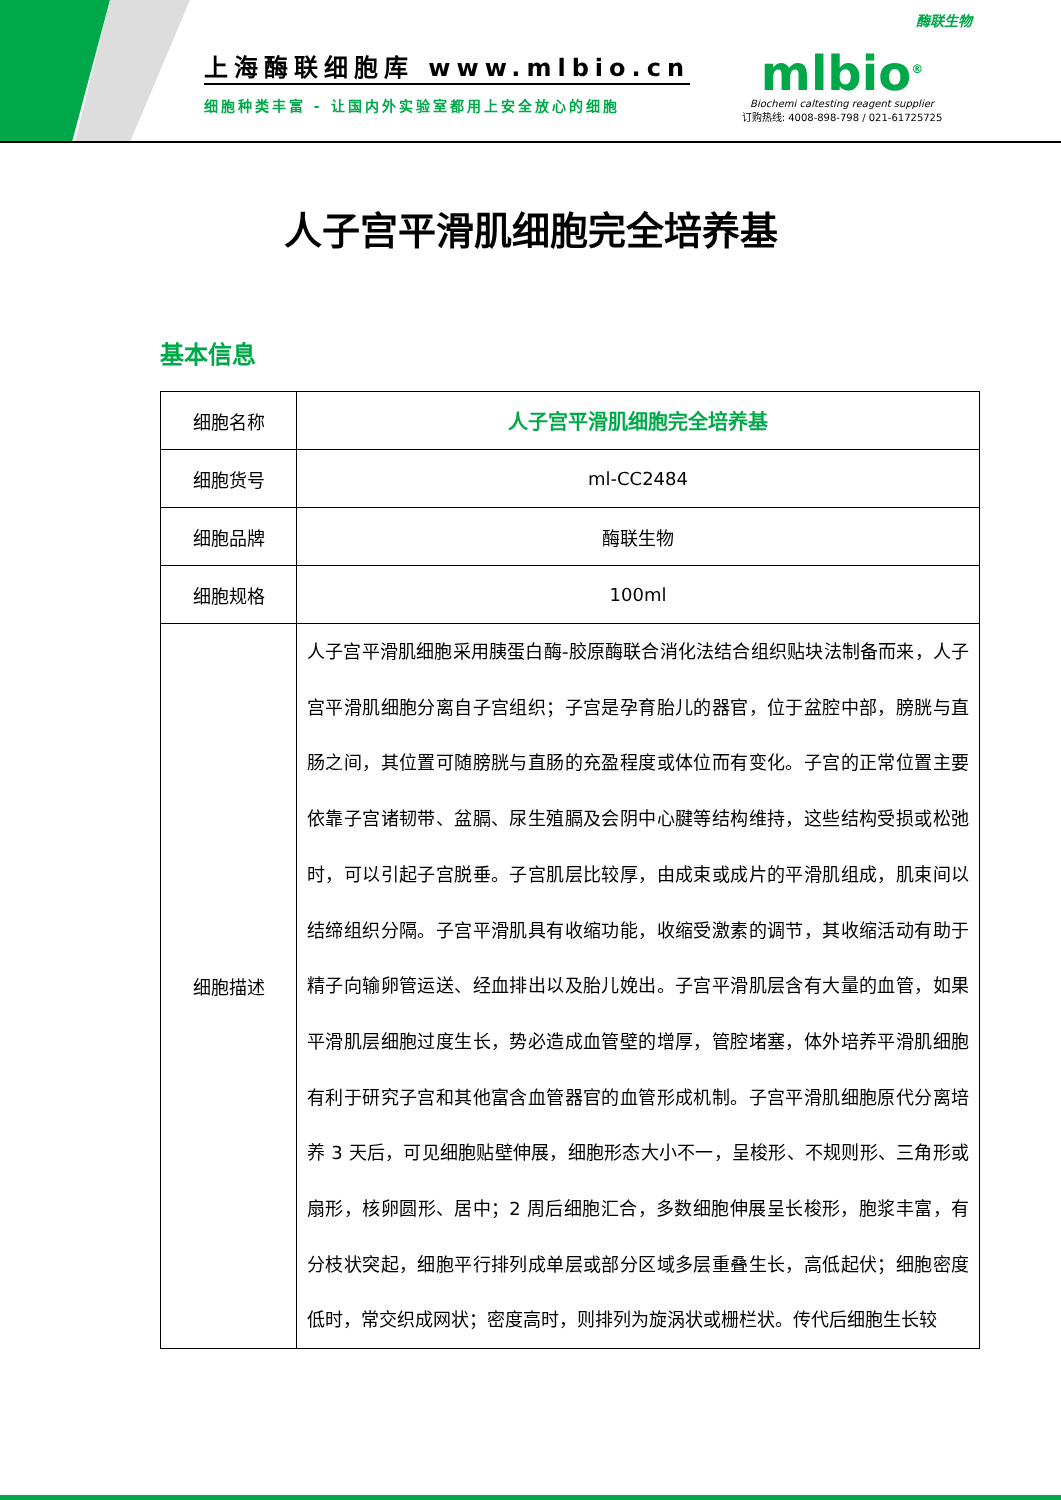上海酶联细胞库 www.mlbio.cn
细胞种类丰富 - 让国内外实验室都用上安全放心的细胞
酶联生物
mlbio<sup>®</sup>
Biochemi caltesting reagent supplier
订购热线: 4008-898-798 / 021-61725725
人子宫平滑肌细胞完全培养基
基本信息
| 细胞名称 | 人子宫平滑肌细胞完全培养基 |
| 细胞货号 | ml-CC2484 |
| 细胞品牌 | 酶联生物 |
| 细胞规格 | 100ml |
| 细胞描述 | 人子宫平滑肌细胞采用胰蛋白酶-胶原酶联合消化法结合组织贴块法制备而来，人子宫平滑肌细胞分离自子宫组织；子宫是孕育胎儿的器官，位于盆腔中部，膀胱与直肠之间，其位置可随膀胱与直肠的充盈程度或体位而有变化。子宫的正常位置主要依靠子宫诸韧带、盆膈、尿生殖膈及会阴中心腱等结构维持，这些结构受损或松弛时，可以引起子宫脱垂。子宫肌层比较厚，由成束或成片的平滑肌组成，肌束间以结缔组织分隔。子宫平滑肌具有收缩功能，收缩受激素的调节，其收缩活动有助于精子向输卵管运送、经血排出以及胎儿娩出。子宫平滑肌层含有大量的血管，如果平滑肌层细胞过度生长，势必造成血管壁的增厚，管腔堵塞，体外培养平滑肌细胞有利于研究子宫和其他富含血管器官的血管形成机制。子宫平滑肌细胞原代分离培养 3 天后，可见细胞贴壁伸展，细胞形态大小不一，呈梭形、不规则形、三角形或扇形，核卵圆形、居中；2 周后细胞汇合，多数细胞伸展呈长梭形，胞浆丰富，有分枝状突起，细胞平行排列成单层或部分区域多层重叠生长，高低起伏；细胞密度低时，常交织成网状；密度高时，则排列为旋涡状或栅栏状。传代后细胞生长较 |